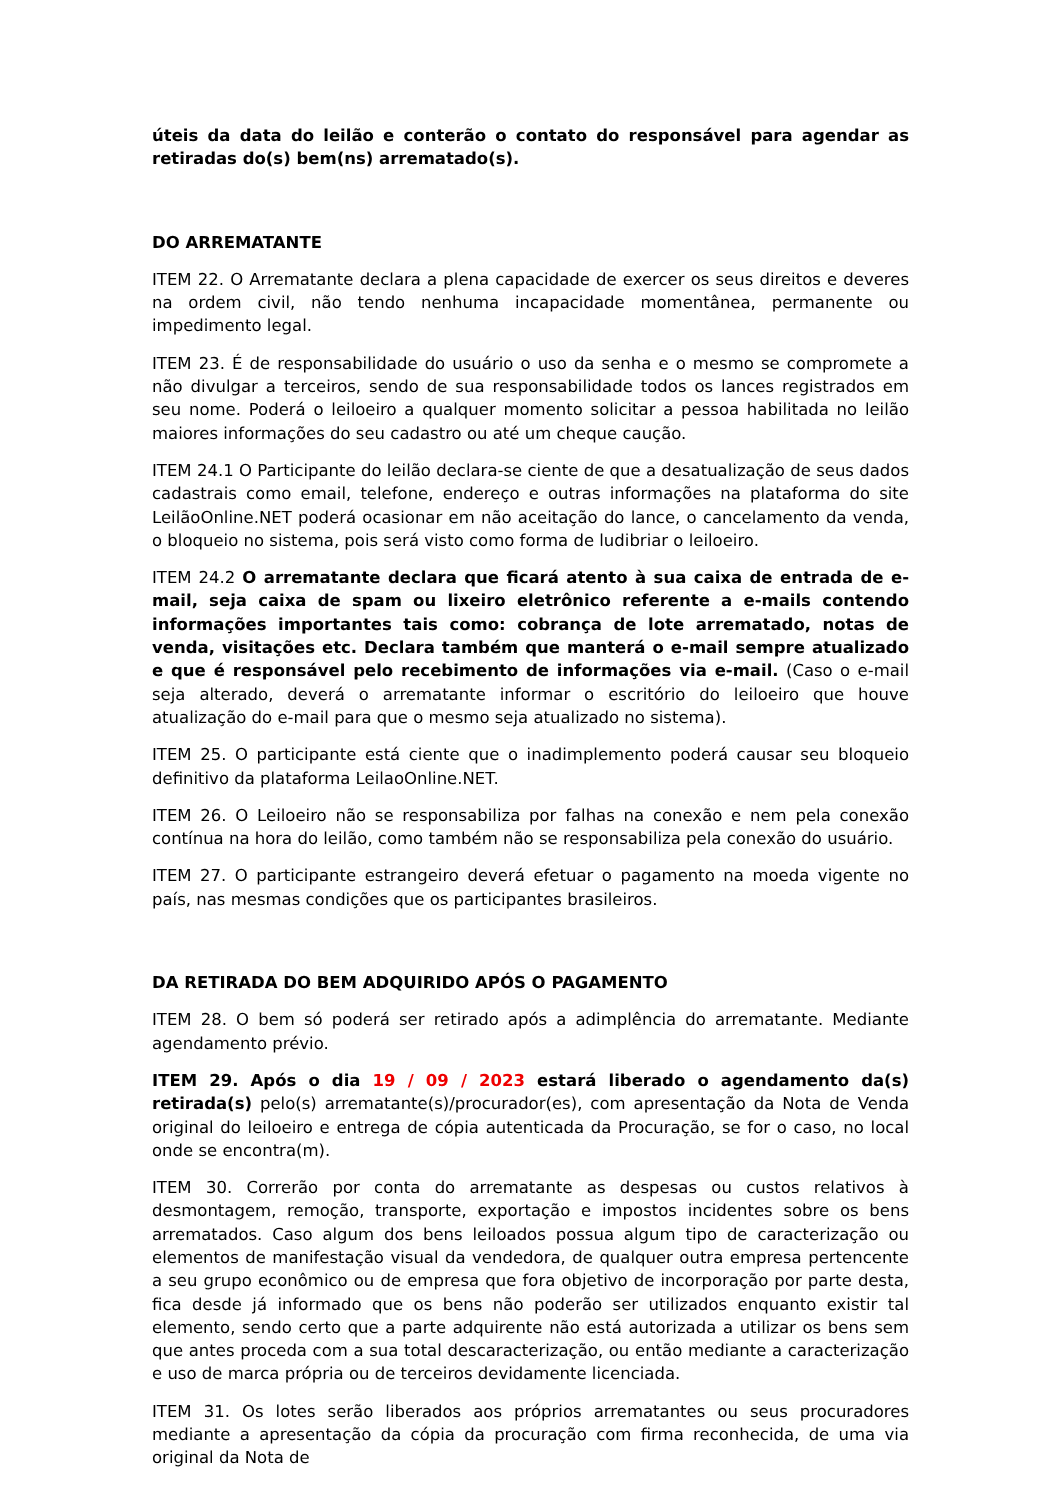úteis da data do leilão e conterão o contato do responsável para agendar as retiradas do(s) bem(ns) arrematado(s).
DO ARREMATANTE
ITEM 22. O Arrematante declara a plena capacidade de exercer os seus direitos e deveres na ordem civil, não tendo nenhuma incapacidade momentânea, permanente ou impedimento legal.
ITEM 23. É de responsabilidade do usuário o uso da senha e o mesmo se compromete a não divulgar a terceiros, sendo de sua responsabilidade todos os lances registrados em seu nome. Poderá o leiloeiro a qualquer momento solicitar a pessoa habilitada no leilão maiores informações do seu cadastro ou até um cheque caução.
ITEM 24.1 O Participante do leilão declara-se ciente de que a desatualização de seus dados cadastrais como email, telefone, endereço e outras informações na plataforma do site LeilãoOnline.NET poderá ocasionar em não aceitação do lance, o cancelamento da venda, o bloqueio no sistema, pois será visto como forma de ludibriar o leiloeiro.
ITEM 24.2 O arrematante declara que ficará atento à sua caixa de entrada de e-mail, seja caixa de spam ou lixeiro eletrônico referente a e-mails contendo informações importantes tais como: cobrança de lote arrematado, notas de venda, visitações etc. Declara também que manterá o e-mail sempre atualizado e que é responsável pelo recebimento de informações via e-mail. (Caso o e-mail seja alterado, deverá o arrematante informar o escritório do leiloeiro que houve atualização do e-mail para que o mesmo seja atualizado no sistema).
ITEM 25. O participante está ciente que o inadimplemento poderá causar seu bloqueio definitivo da plataforma LeilaoOnline.NET.
ITEM 26. O Leiloeiro não se responsabiliza por falhas na conexão e nem pela conexão contínua na hora do leilão, como também não se responsabiliza pela conexão do usuário.
ITEM 27. O participante estrangeiro deverá efetuar o pagamento na moeda vigente no país, nas mesmas condições que os participantes brasileiros.
DA RETIRADA DO BEM ADQUIRIDO APÓS O PAGAMENTO
ITEM 28. O bem só poderá ser retirado após a adimplência do arrematante. Mediante agendamento prévio.
ITEM 29. Após o dia 19 / 09 / 2023 estará liberado o agendamento da(s) retirada(s) pelo(s) arrematante(s)/procurador(es), com apresentação da Nota de Venda original do leiloeiro e entrega de cópia autenticada da Procuração, se for o caso, no local onde se encontra(m).
ITEM 30. Correrão por conta do arrematante as despesas ou custos relativos à desmontagem, remoção, transporte, exportação e impostos incidentes sobre os bens arrematados. Caso algum dos bens leiloados possua algum tipo de caracterização ou elementos de manifestação visual da vendedora, de qualquer outra empresa pertencente a seu grupo econômico ou de empresa que fora objetivo de incorporação por parte desta, fica desde já informado que os bens não poderão ser utilizados enquanto existir tal elemento, sendo certo que a parte adquirente não está autorizada a utilizar os bens sem que antes proceda com a sua total descaracterização, ou então mediante a caracterização e uso de marca própria ou de terceiros devidamente licenciada.
ITEM 31. Os lotes serão liberados aos próprios arrematantes ou seus procuradores mediante a apresentação da cópia da procuração com firma reconhecida, de uma via original da Nota de